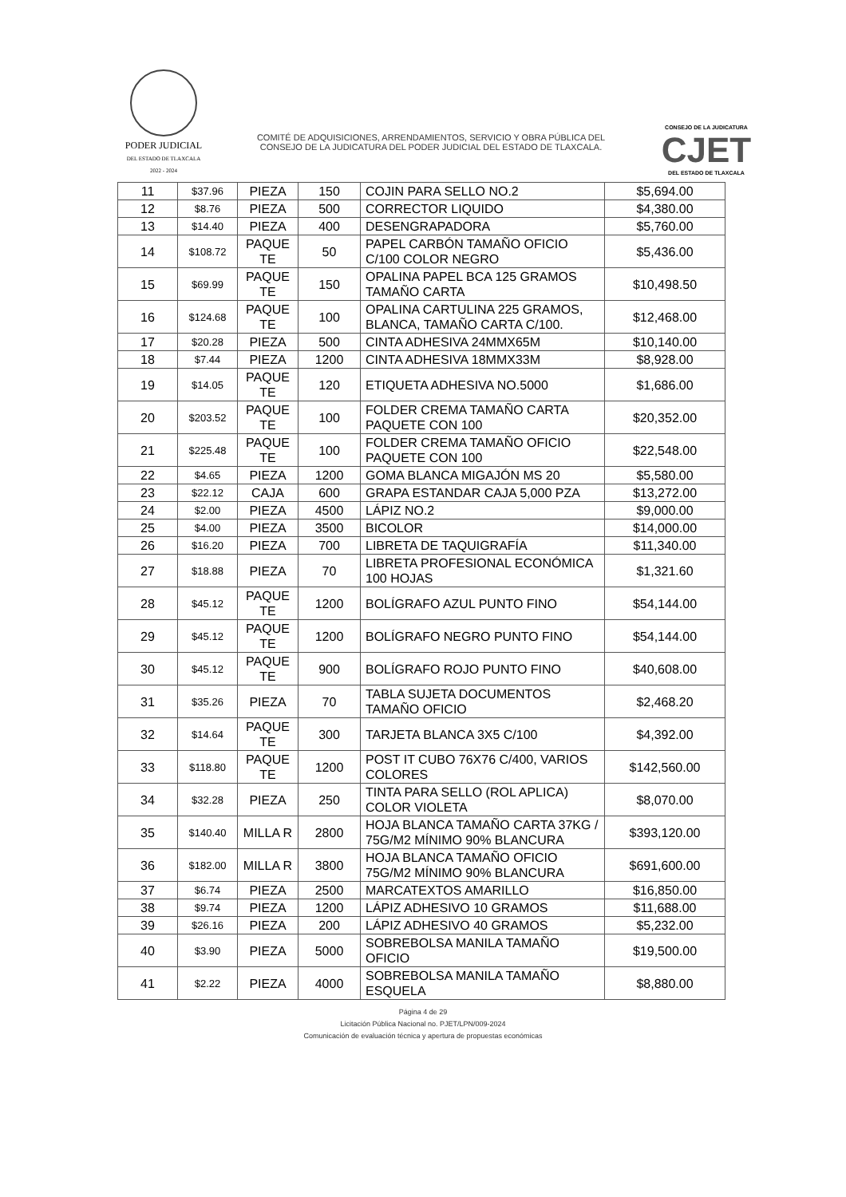PODER JUDICIAL
DEL ESTADO DE TLAXCALA
2022 - 2024
COMITÉ DE ADQUISICIONES, ARRENDAMIENTOS, SERVICIO Y OBRA PÚBLICA DEL
CONSEJO DE LA JUDICATURA DEL PODER JUDICIAL DEL ESTADO DE TLAXCALA.
CONSEJO DE LA JUDICATURA
CJET
DEL ESTADO DE TLAXCALA
| 11 | $37.96 | PIEZA | 150 | COJIN PARA SELLO NO.2 | $5,694.00 |
| 12 | $8.76 | PIEZA | 500 | CORRECTOR LIQUIDO | $4,380.00 |
| 13 | $14.40 | PIEZA | 400 | DESENGRAPADORA | $5,760.00 |
| 14 | $108.72 | PAQUE TE | 50 | PAPEL CARBÓN TAMAÑO OFICIO C/100 COLOR NEGRO | $5,436.00 |
| 15 | $69.99 | PAQUE TE | 150 | OPALINA PAPEL BCA 125 GRAMOS TAMAÑO CARTA | $10,498.50 |
| 16 | $124.68 | PAQUE TE | 100 | OPALINA CARTULINA 225 GRAMOS, BLANCA, TAMAÑO CARTA C/100. | $12,468.00 |
| 17 | $20.28 | PIEZA | 500 | CINTA ADHESIVA 24MMX65M | $10,140.00 |
| 18 | $7.44 | PIEZA | 1200 | CINTA ADHESIVA 18MMX33M | $8,928.00 |
| 19 | $14.05 | PAQUE TE | 120 | ETIQUETA ADHESIVA NO.5000 | $1,686.00 |
| 20 | $203.52 | PAQUE TE | 100 | FOLDER CREMA TAMAÑO CARTA PAQUETE CON 100 | $20,352.00 |
| 21 | $225.48 | PAQUE TE | 100 | FOLDER CREMA TAMAÑO OFICIO PAQUETE CON 100 | $22,548.00 |
| 22 | $4.65 | PIEZA | 1200 | GOMA BLANCA MIGAJÓN MS 20 | $5,580.00 |
| 23 | $22.12 | CAJA | 600 | GRAPA ESTANDAR CAJA 5,000 PZA | $13,272.00 |
| 24 | $2.00 | PIEZA | 4500 | LÁPIZ NO.2 | $9,000.00 |
| 25 | $4.00 | PIEZA | 3500 | BICOLOR | $14,000.00 |
| 26 | $16.20 | PIEZA | 700 | LIBRETA DE TAQUIGRAFÍA | $11,340.00 |
| 27 | $18.88 | PIEZA | 70 | LIBRETA PROFESIONAL ECONÓMICA 100 HOJAS | $1,321.60 |
| 28 | $45.12 | PAQUE TE | 1200 | BOLÍGRAFO AZUL PUNTO FINO | $54,144.00 |
| 29 | $45.12 | PAQUE TE | 1200 | BOLÍGRAFO NEGRO PUNTO FINO | $54,144.00 |
| 30 | $45.12 | PAQUE TE | 900 | BOLÍGRAFO ROJO PUNTO FINO | $40,608.00 |
| 31 | $35.26 | PIEZA | 70 | TABLA SUJETA DOCUMENTOS TAMAÑO OFICIO | $2,468.20 |
| 32 | $14.64 | PAQUE TE | 300 | TARJETA BLANCA 3X5 C/100 | $4,392.00 |
| 33 | $118.80 | PAQUE TE | 1200 | POST IT CUBO 76X76 C/400, VARIOS COLORES | $142,560.00 |
| 34 | $32.28 | PIEZA | 250 | TINTA PARA SELLO (ROL APLICA) COLOR VIOLETA | $8,070.00 |
| 35 | $140.40 | MILLA R | 2800 | HOJA BLANCA TAMAÑO CARTA 37KG / 75G/M2 MÍNIMO 90% BLANCURA | $393,120.00 |
| 36 | $182.00 | MILLA R | 3800 | HOJA BLANCA TAMAÑO OFICIO 75G/M2 MÍNIMO 90% BLANCURA | $691,600.00 |
| 37 | $6.74 | PIEZA | 2500 | MARCATEXTOS AMARILLO | $16,850.00 |
| 38 | $9.74 | PIEZA | 1200 | LÁPIZ ADHESIVO 10 GRAMOS | $11,688.00 |
| 39 | $26.16 | PIEZA | 200 | LÁPIZ ADHESIVO 40 GRAMOS | $5,232.00 |
| 40 | $3.90 | PIEZA | 5000 | SOBREBOLSA MANILA TAMAÑO OFICIO | $19,500.00 |
| 41 | $2.22 | PIEZA | 4000 | SOBREBOLSA MANILA TAMAÑO ESQUELA | $8,880.00 |
Página 4 de 29
Licitación Pública Nacional no. PJET/LPN/009-2024
Comunicación de evaluación técnica y apertura de propuestas económicas